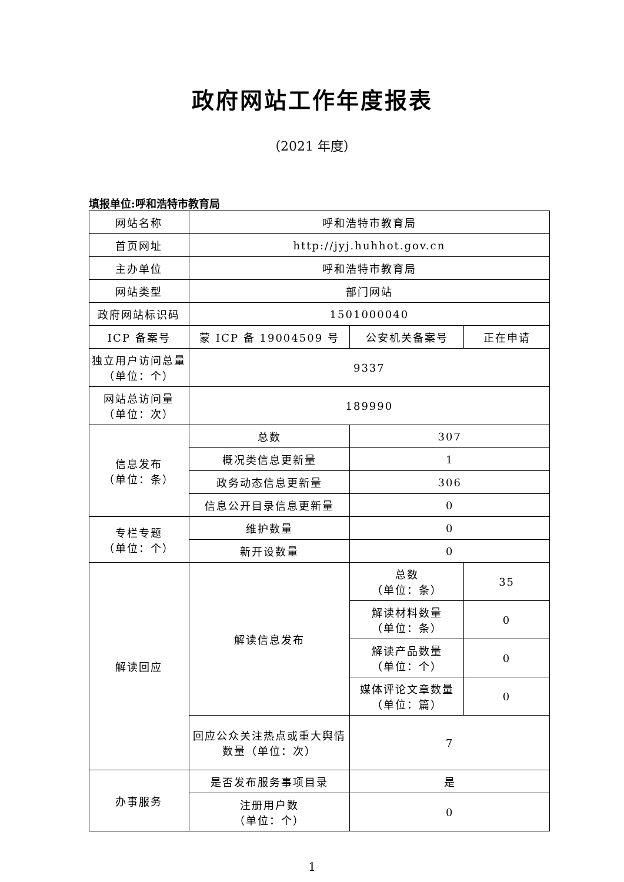政府网站工作年度报表
（2021 年度）
填报单位:呼和浩特市教育局
| 网站名称 | 呼和浩特市教育局 | | |
| 首页网址 | http://jyj.huhhot.gov.cn | | |
| 主办单位 | 呼和浩特市教育局 | | |
| 网站类型 | 部门网站 | | |
| 政府网站标识码 | 1501000040 | | |
| ICP 备案号 | 蒙 ICP 备 19004509 号 | 公安机关备案号 | 正在申请 |
| 独立用户访问总量（单位：个） | 9337 | | |
| 网站总访问量 （单位：次） | 189990 | | |
| 信息发布 （单位：条） | 总数 | 307 | |
| | 概况类信息更新量 | 1 | |
| | 政务动态信息更新量 | 306 | |
| | 信息公开目录信息更新量 | 0 | |
| 专栏专题 （单位：个） | 维护数量 | 0 | |
| | 新开设数量 | 0 | |
| 解读回应 | 解读信息发布 | 总数 （单位：条） | 35 |
| | | 解读材料数量 （单位：条） | 0 |
| | | 解读产品数量 （单位：个） | 0 |
| | | 媒体评论文章数量 （单位：篇） | 0 |
| | 回应公众关注热点或重大舆情数量（单位：次） | 7 | |
| 办事服务 | 是否发布服务事项目录 | 是 | |
| | 注册用户数 （单位：个） | 0 | |
1